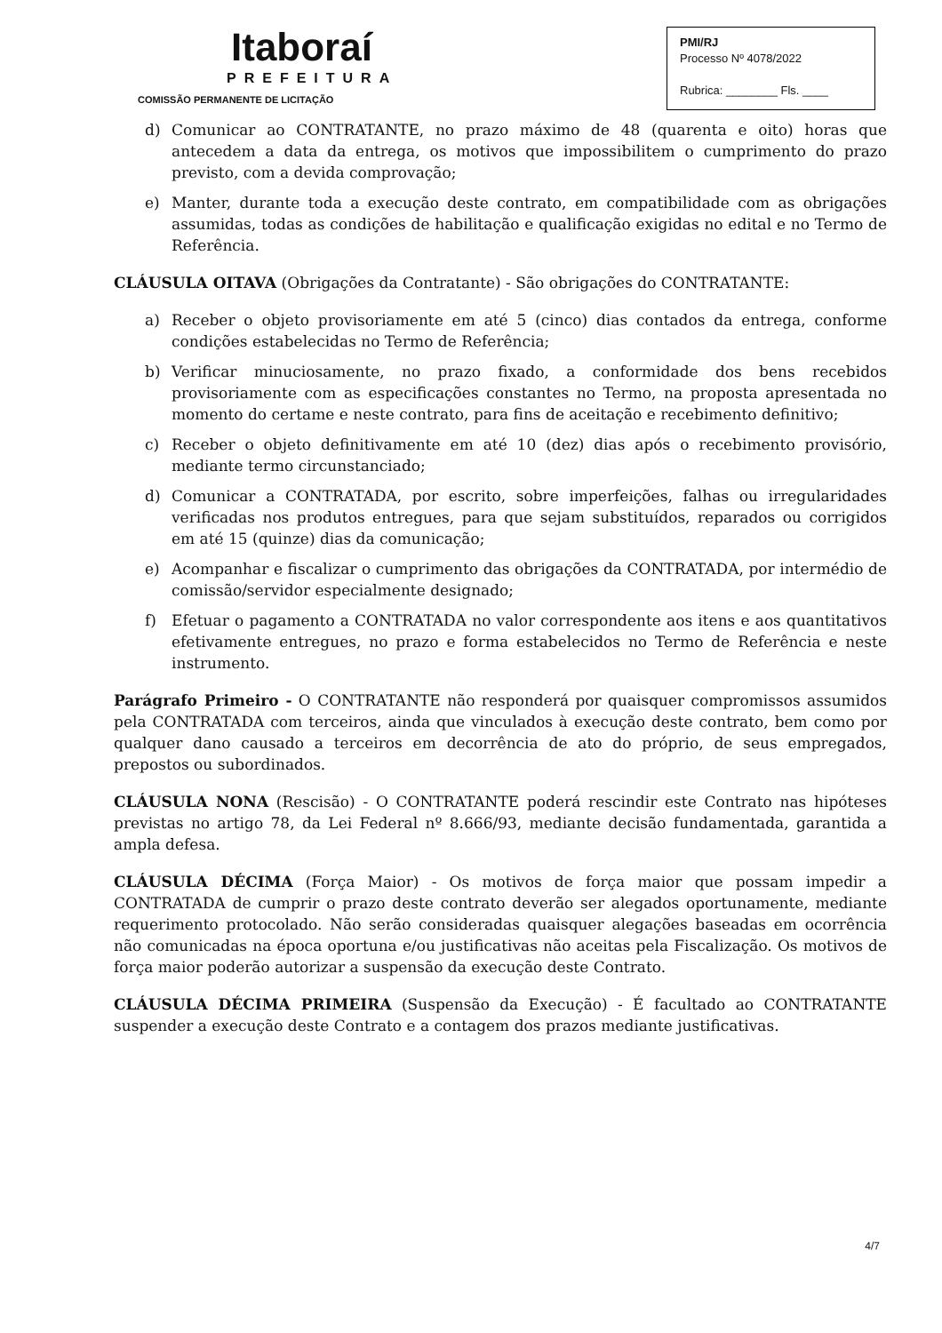Itaboraí
PREFEITURA
COMISSÃO PERMANENTE DE LICITAÇÃO
PMI/RJ
Processo Nº 4078/2022
Rubrica: ________ Fls. ____
d) Comunicar ao CONTRATANTE, no prazo máximo de 48 (quarenta e oito) horas que antecedem a data da entrega, os motivos que impossibilitem o cumprimento do prazo previsto, com a devida comprovação;
e) Manter, durante toda a execução deste contrato, em compatibilidade com as obrigações assumidas, todas as condições de habilitação e qualificação exigidas no edital e no Termo de Referência.
CLÁUSULA OITAVA (Obrigações da Contratante) - São obrigações do CONTRATANTE:
a) Receber o objeto provisoriamente em até 5 (cinco) dias contados da entrega, conforme condições estabelecidas no Termo de Referência;
b) Verificar minuciosamente, no prazo fixado, a conformidade dos bens recebidos provisoriamente com as especificações constantes no Termo, na proposta apresentada no momento do certame e neste contrato, para fins de aceitação e recebimento definitivo;
c) Receber o objeto definitivamente em até 10 (dez) dias após o recebimento provisório, mediante termo circunstanciado;
d) Comunicar a CONTRATADA, por escrito, sobre imperfeições, falhas ou irregularidades verificadas nos produtos entregues, para que sejam substituídos, reparados ou corrigidos em até 15 (quinze) dias da comunicação;
e) Acompanhar e fiscalizar o cumprimento das obrigações da CONTRATADA, por intermédio de comissão/servidor especialmente designado;
f) Efetuar o pagamento a CONTRATADA no valor correspondente aos itens e aos quantitativos efetivamente entregues, no prazo e forma estabelecidos no Termo de Referência e neste instrumento.
Parágrafo Primeiro - O CONTRATANTE não responderá por quaisquer compromissos assumidos pela CONTRATADA com terceiros, ainda que vinculados à execução deste contrato, bem como por qualquer dano causado a terceiros em decorrência de ato do próprio, de seus empregados, prepostos ou subordinados.
CLÁUSULA NONA (Rescisão) - O CONTRATANTE poderá rescindir este Contrato nas hipóteses previstas no artigo 78, da Lei Federal nº 8.666/93, mediante decisão fundamentada, garantida a ampla defesa.
CLÁUSULA DÉCIMA (Força Maior) - Os motivos de força maior que possam impedir a CONTRATADA de cumprir o prazo deste contrato deverão ser alegados oportunamente, mediante requerimento protocolado. Não serão consideradas quaisquer alegações baseadas em ocorrência não comunicadas na época oportuna e/ou justificativas não aceitas pela Fiscalização. Os motivos de força maior poderão autorizar a suspensão da execução deste Contrato.
CLÁUSULA DÉCIMA PRIMEIRA (Suspensão da Execução) - É facultado ao CONTRATANTE suspender a execução deste Contrato e a contagem dos prazos mediante justificativas.
4/7